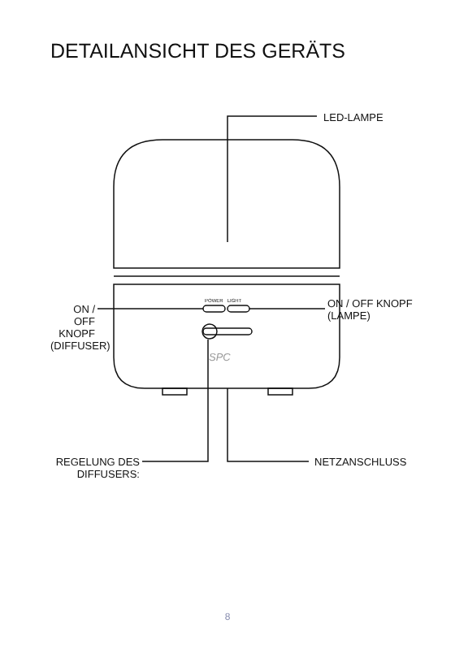DETAILANSICHT DES GERÄTS
POWER LIGHT
SPC
LED-LAMPE
ON / OFF
KNOPF
(DIFFUSER)
ON / OFF KNOPF
(LAMPE)
REGELUNG DES
DIFFUSERS:
NETZANSCHLUSS
8